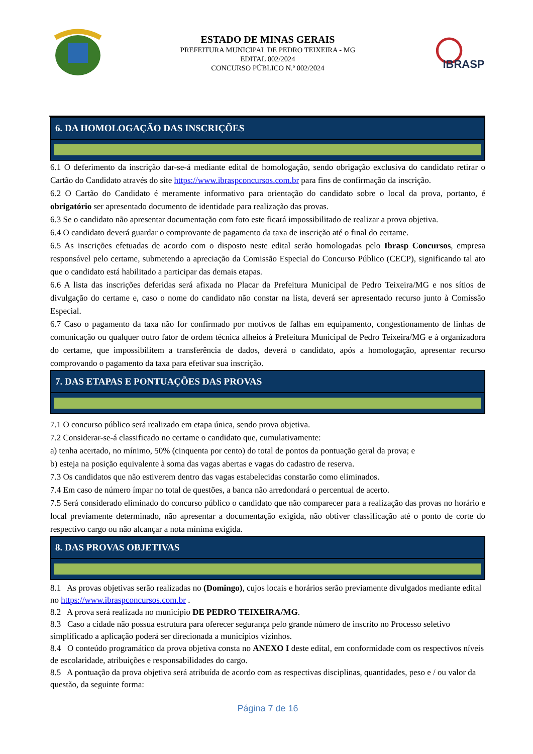ESTADO DE MINAS GERAIS
PREFEITURA MUNICIPAL DE PEDRO TEIXEIRA - MG
EDITAL 002/2024
CONCURSO PÚBLICO N.º 002/2024
IBRASP
6. DA HOMOLOGAÇÃO DAS INSCRIÇÕES
6.1 O deferimento da inscrição dar-se-á mediante edital de homologação, sendo obrigação exclusiva do candidato retirar o Cartão do Candidato através do site https://www.ibraspconcursos.com.br para fins de confirmação da inscrição.
6.2 O Cartão do Candidato é meramente informativo para orientação do candidato sobre o local da prova, portanto, é obrigatório ser apresentado documento de identidade para realização das provas.
6.3 Se o candidato não apresentar documentação com foto este ficará impossibilitado de realizar a prova objetiva.
6.4 O candidato deverá guardar o comprovante de pagamento da taxa de inscrição até o final do certame.
6.5 As inscrições efetuadas de acordo com o disposto neste edital serão homologadas pelo Ibrasp Concursos, empresa responsável pelo certame, submetendo a apreciação da Comissão Especial do Concurso Público (CECP), significando tal ato que o candidato está habilitado a participar das demais etapas.
6.6 A lista das inscrições deferidas será afixada no Placar da Prefeitura Municipal de Pedro Teixeira/MG e nos sítios de divulgação do certame e, caso o nome do candidato não constar na lista, deverá ser apresentado recurso junto à Comissão Especial.
6.7 Caso o pagamento da taxa não for confirmado por motivos de falhas em equipamento, congestionamento de linhas de comunicação ou qualquer outro fator de ordem técnica alheios à Prefeitura Municipal de Pedro Teixeira/MG e à organizadora do certame, que impossibilitem a transferência de dados, deverá o candidato, após a homologação, apresentar recurso comprovando o pagamento da taxa para efetivar sua inscrição.
7. DAS ETAPAS E PONTUAÇÕES DAS PROVAS
7.1 O concurso público será realizado em etapa única, sendo prova objetiva.
7.2 Considerar-se-á classificado no certame o candidato que, cumulativamente:
a) tenha acertado, no mínimo, 50% (cinquenta por cento) do total de pontos da pontuação geral da prova; e
b) esteja na posição equivalente à soma das vagas abertas e vagas do cadastro de reserva.
7.3 Os candidatos que não estiverem dentro das vagas estabelecidas constarão como eliminados.
7.4 Em caso de número ímpar no total de questões, a banca não arredondará o percentual de acerto.
7.5 Será considerado eliminado do concurso público o candidato que não comparecer para a realização das provas no horário e local previamente determinado, não apresentar a documentação exigida, não obtiver classificação até o ponto de corte do respectivo cargo ou não alcançar a nota mínima exigida.
8. DAS PROVAS OBJETIVAS
8.1 As provas objetivas serão realizadas no (Domingo), cujos locais e horários serão previamente divulgados mediante edital no https://www.ibraspconcursos.com.br .
8.2 A prova será realizada no município DE PEDRO TEIXEIRA/MG.
8.3 Caso a cidade não possua estrutura para oferecer segurança pelo grande número de inscrito no Processo seletivo simplificado a aplicação poderá ser direcionada a municípios vizinhos.
8.4 O conteúdo programático da prova objetiva consta no ANEXO I deste edital, em conformidade com os respectivos níveis de escolaridade, atribuições e responsabilidades do cargo.
8.5 A pontuação da prova objetiva será atribuída de acordo com as respectivas disciplinas, quantidades, peso e / ou valor da questão, da seguinte forma:
Página 7 de 16